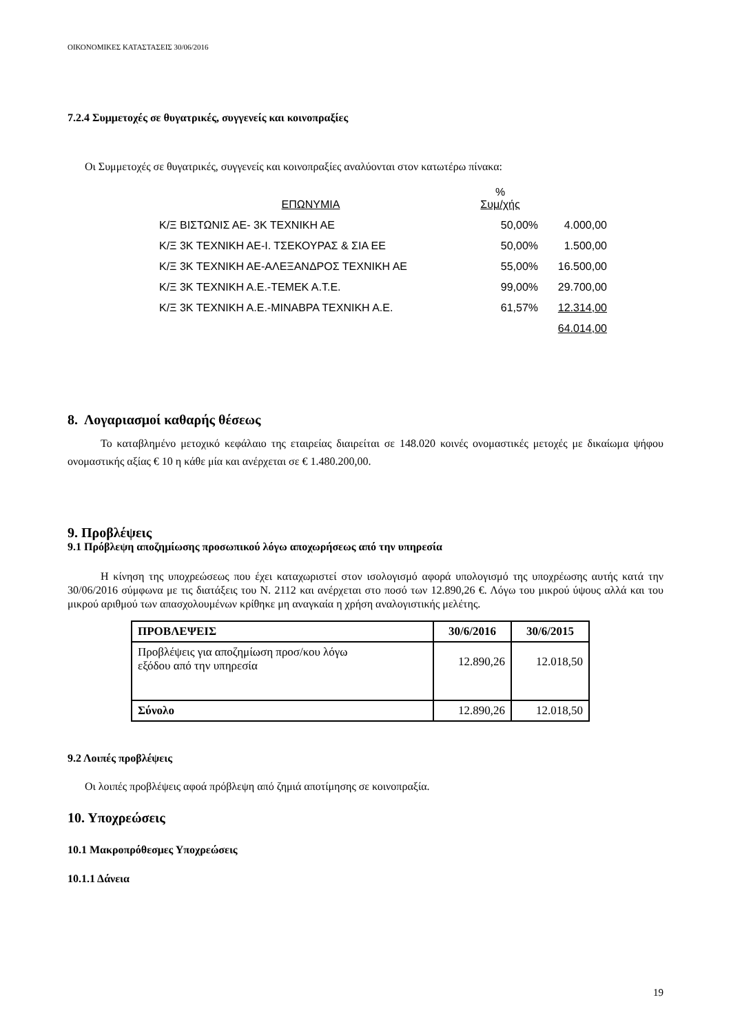ΟΙΚΟΝΟΜΙΚΕΣ ΚΑΤΑΣΤΑΣΕΙΣ 30/06/2016
7.2.4 Συμμετοχές σε θυγατρικές, συγγενείς και κοινοπραξίες
Οι Συμμετοχές σε θυγατρικές, συγγενείς και κοινοπραξίες αναλύονται στον κατωτέρω πίνακα:
| ΕΠΩΝΥΜΙΑ | % Συμ/χής | |
| --- | --- | --- |
| Κ/Ξ ΒΙΣΤΩΝΙΣ ΑΕ- 3Κ ΤΕΧΝΙΚΗ ΑΕ | 50,00% | 4.000,00 |
| Κ/Ξ 3Κ ΤΕΧΝΙΚΗ ΑΕ-Ι. ΤΣΕΚΟΥΡΑΣ & ΣΙΑ ΕΕ | 50,00% | 1.500,00 |
| Κ/Ξ 3Κ ΤΕΧΝΙΚΗ ΑΕ-ΑΛΕΞΑΝΔΡΟΣ ΤΕΧΝΙΚΗ ΑΕ | 55,00% | 16.500,00 |
| Κ/Ξ 3Κ ΤΕΧΝΙΚΗ Α.Ε.-ΤΕΜΕΚ Α.Τ.Ε. | 99,00% | 29.700,00 |
| Κ/Ξ 3Κ ΤΕΧΝΙΚΗ Α.Ε.-ΜΙΝΑΒΡΑ ΤΕΧΝΙΚΗ Α.Ε. | 61,57% | 12.314,00 |
| | | 64.014,00 |
8. Λογαριασμοί καθαρής θέσεως
Το καταβλημένο μετοχικό κεφάλαιο της εταιρείας διαιρείται σε 148.020 κοινές ονομαστικές μετοχές με δικαίωμα ψήφου ονομαστικής αξίας € 10 η κάθε μία και ανέρχεται σε € 1.480.200,00.
9. Προβλέψεις
9.1 Πρόβλεψη αποζημίωσης προσωπικού λόγω αποχωρήσεως από την υπηρεσία
Η κίνηση της υποχρεώσεως που έχει καταχωριστεί στον ισολογισμό αφορά υπολογισμό της υποχρέωσης αυτής κατά την 30/06/2016 σύμφωνα με τις διατάξεις του Ν. 2112 και ανέρχεται στο ποσό των 12.890,26 €. Λόγω του μικρού ύψους αλλά και του μικρού αριθμού των απασχολουμένων κρίθηκε μη αναγκαία η χρήση αναλογιστικής μελέτης.
| ΠΡΟΒΛΕΨΕΙΣ | 30/6/2016 | 30/6/2015 |
| --- | --- | --- |
| Προβλέψεις για αποζημίωση προσ/κου λόγω εξόδου από την υπηρεσία | 12.890,26 | 12.018,50 |
| Σύνολο | 12.890,26 | 12.018,50 |
9.2 Λοιπές προβλέψεις
Οι λοιπές προβλέψεις αφοά πρόβλεψη από ζημιά αποτίμησης σε κοινοπραξία.
10. Υποχρεώσεις
10.1 Μακροπρόθεσμες Υποχρεώσεις
10.1.1 Δάνεια
19